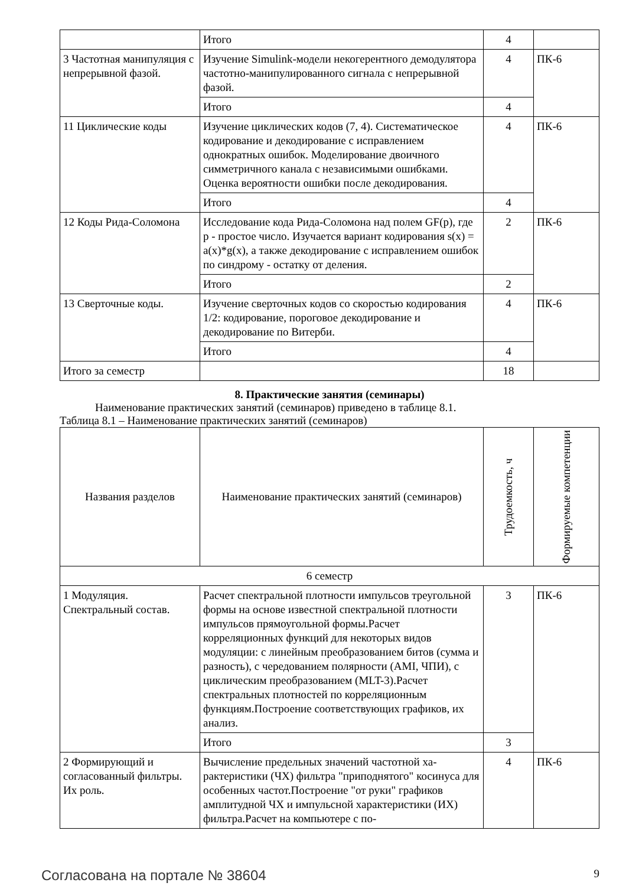| | Итого | 4 | |
| 3 Частотная манипуляция с непрерывной фазой. | Изучение Simulink-модели некогерентного демоду­лятора частотно-манипулированного сигнала с не­прерывной фазой. | 4 | ПК-6 |
| | Итого | 4 | |
| 11 Циклические коды | Изучение циклических кодов (7, 4). Систематиче­ское кодирование и декодирование с исправлением однократных ошибок. Моделирование двоичного симметричного канала с независимыми ошибками. Оценка вероятности ошибки после декодирования. | 4 | ПК-6 |
| | Итого | 4 | |
| 12 Коды Рида-Соломона | Исследование кода Рида-Соломона над полем GF(p), где p - простое число. Изучается вариант кодирования s(x) = a(x)*g(x), а также декодирова­ние с исправлением ошибок по синдрому - остатку от деления. | 2 | ПК-6 |
| | Итого | 2 | |
| 13 Сверточные коды. | Изучение сверточных кодов со скоростью кодиро­вания 1/2: кодирование, пороговое декодирование и декодирование по Витерби. | 4 | ПК-6 |
| | Итого | 4 | |
| Итого за семестр | | 18 | |
8. Практические занятия (семинары)
Наименование практических занятий (семинаров) приведено в таблице 8.1.
Таблица 8.1 – Наименование практических занятий (семинаров)
| Названия разделов | Наименование практических занятий (семинаров) | Трудоемкость, ч | Формируемые компетенции |
| --- | --- | --- | --- |
| 6 семестр | | | |
| 1 Модуляция. Спектральный состав. | Расчет спектральной плотности импульсов тре­угольной формы на основе известной спектраль­ной плотности импульсов прямоугольной фор­мы.Расчет корреляционных функций для некото­рых видов модуляции: с линейным преобразовани­ем битов (сумма и разность), с чередованием по­лярности (AMI, ЧПИ), с циклическим преобразо­ванием (MLT-3).Расчет спектральных плотностей по корреляционным функциям.Построение соот­ветствующих графиков, их анализ. | 3 | ПК-6 |
| | Итого | 3 | |
| 2 Формирующий и согласованный фильтры. Их роль. | Вычисление предельных значений частотной ха­рактеристики (ЧХ) фильтра "приподнятого" коси­нуса для особенных частот.Построение "от руки" графиков амплитудной ЧХ и импульсной характе­ристики (ИХ) фильтра.Расчет на компьютере с по- | 4 | ПК-6 |
Согласована на портале № 38604 9